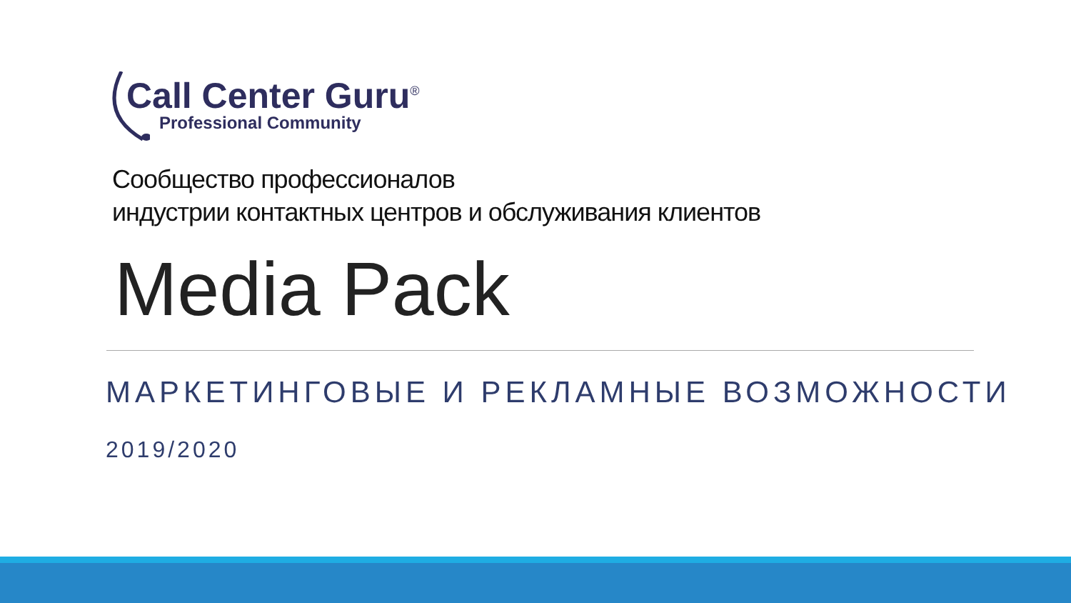Call Center Guru<sup>®</sup>
Professional Community
Сообщество профессионалов
индустрии контактных центров и обслуживания клиентов
Media Pack
МАРКЕТИНГОВЫЕ И РЕКЛАМНЫЕ ВОЗМОЖНОСТИ
2019/2020